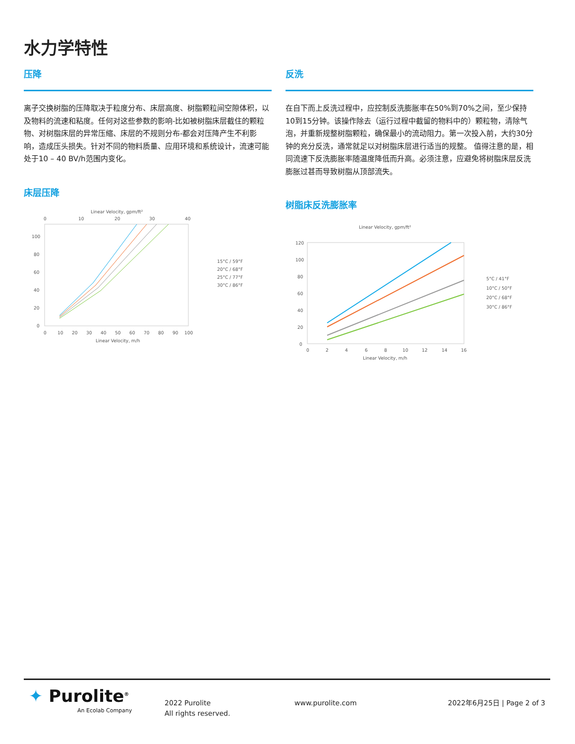水力学特性
压降
离子交换树脂的压降取决于粒度分布、床层高度、树脂颗粒间空隙体积，以及物料的流速和粘度。任何对这些参数的影响-比如被树脂床层截住的颗粒物、对树脂床层的异常压缩、床层的不规则分布-都会对压降产生不利影响，造成压头损失。针对不同的物料质量、应用环境和系统设计，流速可能处于10 – 40 BV/h范围内变化。
床层压降
Linear Velocity, gpm/ft²
0
10
20
30
40
100
80
60
40
20
0
0
10
20
30
40
50
60
70
80
90
100
Linear Velocity, m/h
15°C / 59°F
20°C / 68°F
25°C / 77°F
30°C / 86°F
反洗
在自下而上反洗过程中，应控制反洗膨胀率在50%到70%之间，至少保持10到15分钟。该操作除去（运行过程中截留的物料中的）颗粒物，清除气泡，并重新规整树脂颗粒，确保最小的流动阻力。第一次投入前，大约30分钟的充分反洗，通常就足以对树脂床层进行适当的规整。 值得注意的是，相同流速下反洗膨胀率随温度降低而升高。必须注意，应避免将树脂床层反洗膨胀过甚而导致树脂从顶部流失。
树脂床反洗膨胀率
Linear Velocity, gpm/ft²
120
100
80
60
40
20
0
0
2
4
6
8
10
12
14
16
Linear Velocity, m/h
5°C / 41°F
10°C / 50°F
20°C / 68°F
30°C / 86°F
✦ Purolite<sup>®</sup>
An Ecolab Company
2022 Purolite
All rights reserved.
www.purolite.com 2022年6月25日 | Page 2 of 3